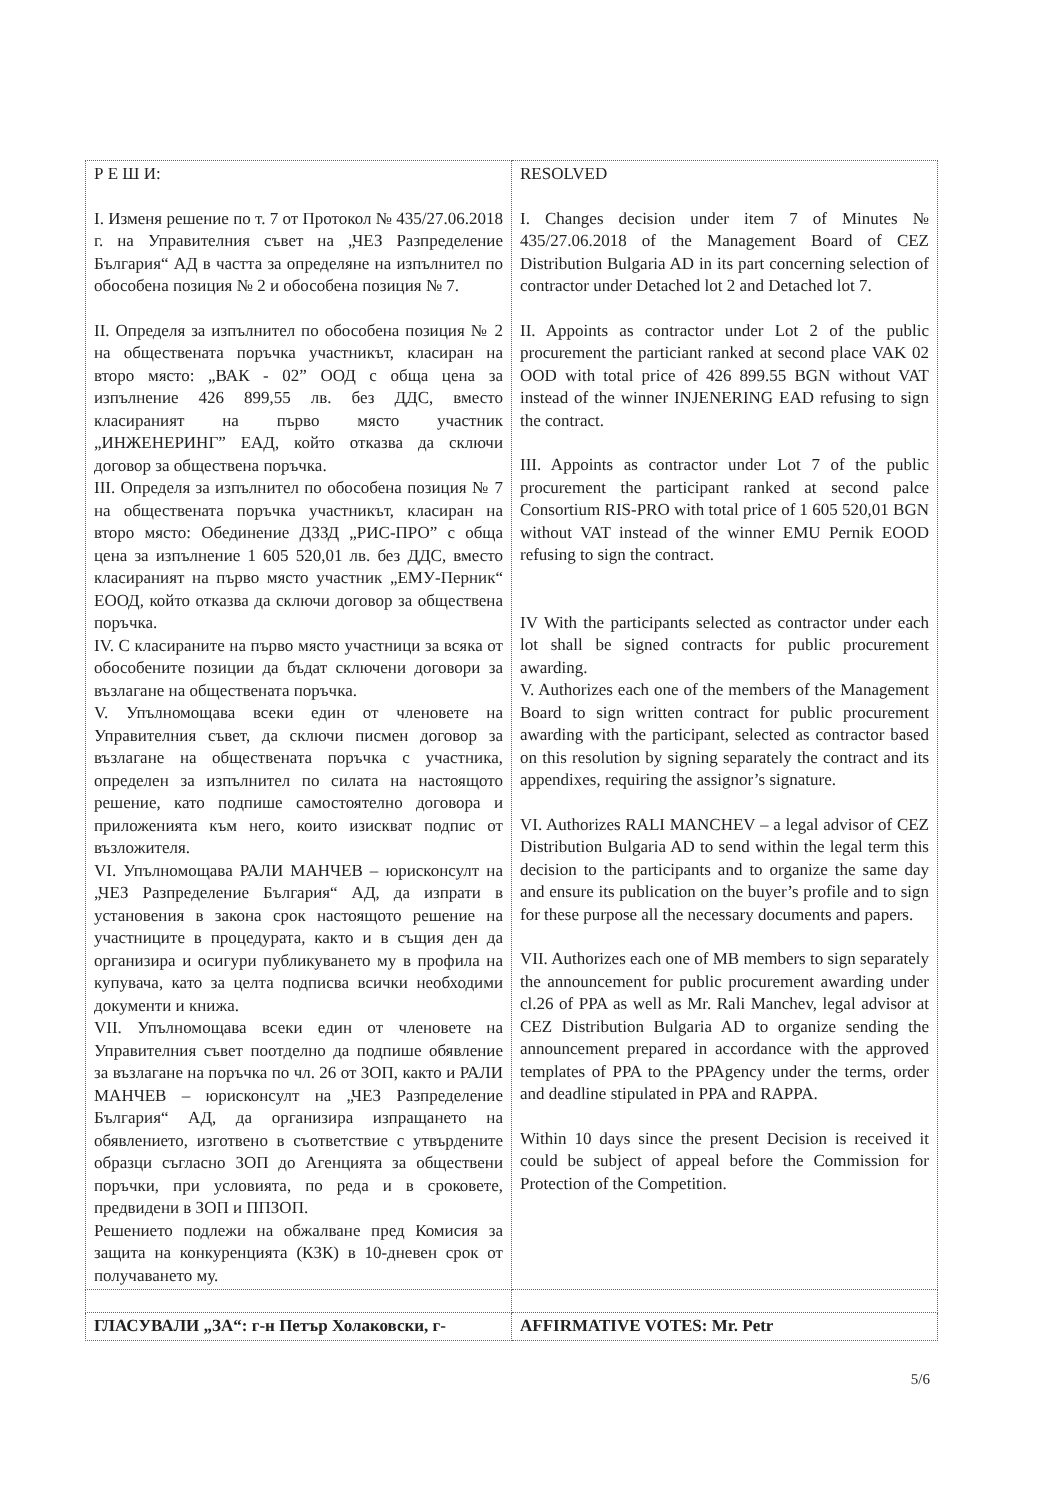| Р Е Ш И: I. Изменя решение по т. 7 от Протокол № 435/27.06.2018 г. на Управителния съвет на „ЧЕЗ Разпределение България“ АД в частта за определяне на изпълнител по обособена позиция № 2 и обособена позиция № 7. II. Определя за изпълнител по обособена позиция № 2 на обществената поръчка участникът, класиран на второ място: „ВАК - 02” ООД с обща цена за изпълнение 426 899,55 лв. без ДДС, вместо класираният на първо място участник „ИНЖЕНЕРИНГ” ЕАД, който отказва да сключи договор за обществена поръчка. III. Определя за изпълнител по обособена позиция № 7 на обществената поръчка участникът, класиран на второ място: Обединение ДЗЗД „РИС-ПРО” с обща цена за изпълнение 1 605 520,01 лв. без ДДС, вместо класираният на първо място участник „ЕМУ-Перник“ ЕООД, който отказва да сключи договор за обществена поръчка. IV. С класираните на първо място участници за всяка от обособените позиции да бъдат сключени договори за възлагане на обществената поръчка. V. Упълномощава всеки един от членовете на Управителния съвет, да сключи писмен договор за възлагане на обществената поръчка с участника, определен за изпълнител по силата на настоящото решение, като подпише самостоятелно договора и приложенията към него, които изискват подпис от възложителя. VI. Упълномощава РАЛИ МАНЧЕВ – юрисконсулт на „ЧЕЗ Разпределение България“ АД, да изпрати в установения в закона срок настоящото решение на участниците в процедурата, както и в същия ден да организира и осигури публикуването му в профила на купувача, като за целта подписва всички необходими документи и книжа. VII. Упълномощава всеки един от членовете на Управителния съвет поотделно да подпише обявление за възлагане на поръчка по чл. 26 от ЗОП, както и РАЛИ МАНЧЕВ – юрисконсулт на „ЧЕЗ Разпределение България“ АД, да организира изпращането на обявлението, изготвено в съответствие с утвърдените образци съгласно ЗОП до Агенцията за обществени поръчки, при условията, по реда и в сроковете, предвидени в ЗОП и ППЗОП. Решението подлежи на обжалване пред Комисия за защита на конкуренцията (КЗК) в 10-дневен срок от получаването му. | RESOLVED I. Changes decision under item 7 of Minutes № 435/27.06.2018 of the Management Board of CEZ Distribution Bulgaria AD in its part concerning selection of contractor under Detached lot 2 and Detached lot 7. II. Appoints as contractor under Lot 2 of the public procurement the particiant ranked at second place VAK 02 OOD with total price of 426 899.55 BGN without VAT instead of the winner INJENERING EAD refusing to sign the contract. III. Appoints as contractor under Lot 7 of the public procurement the participant ranked at second palce Consortium RIS-PRO with total price of 1 605 520,01 BGN without VAT instead of the winner EMU Pernik EOOD refusing to sign the contract. IV With the participants selected as contractor under each lot shall be signed contracts for public procurement awarding. V. Authorizes each one of the members of the Management Board to sign written contract for public procurement awarding with the participant, selected as contractor based on this resolution by signing separately the contract and its appendixes, requiring the assignor’s signature. VI. Authorizes RALI MANCHEV – a legal advisor of CEZ Distribution Bulgaria AD to send within the legal term this decision to the participants and to organize the same day and ensure its publication on the buyer’s profile and to sign for these purpose all the necessary documents and papers. VII. Authorizes each one of MB members to sign separately the announcement for public procurement awarding under cl.26 of PPA as well as Mr. Rali Manchev, legal advisor at CEZ Distribution Bulgaria AD to organize sending the announcement prepared in accordance with the approved templates of PPA to the PPAgency under the terms, order and deadline stipulated in PPA and RAPPA. Within 10 days since the present Decision is received it could be subject of appeal before the Commission for Protection of the Competition. |
| ГЛАСУВАЛИ „ЗА“: г-н Петър Холаковски, г- | AFFIRMATIVE VOTES: Mr. Petr |
5/6